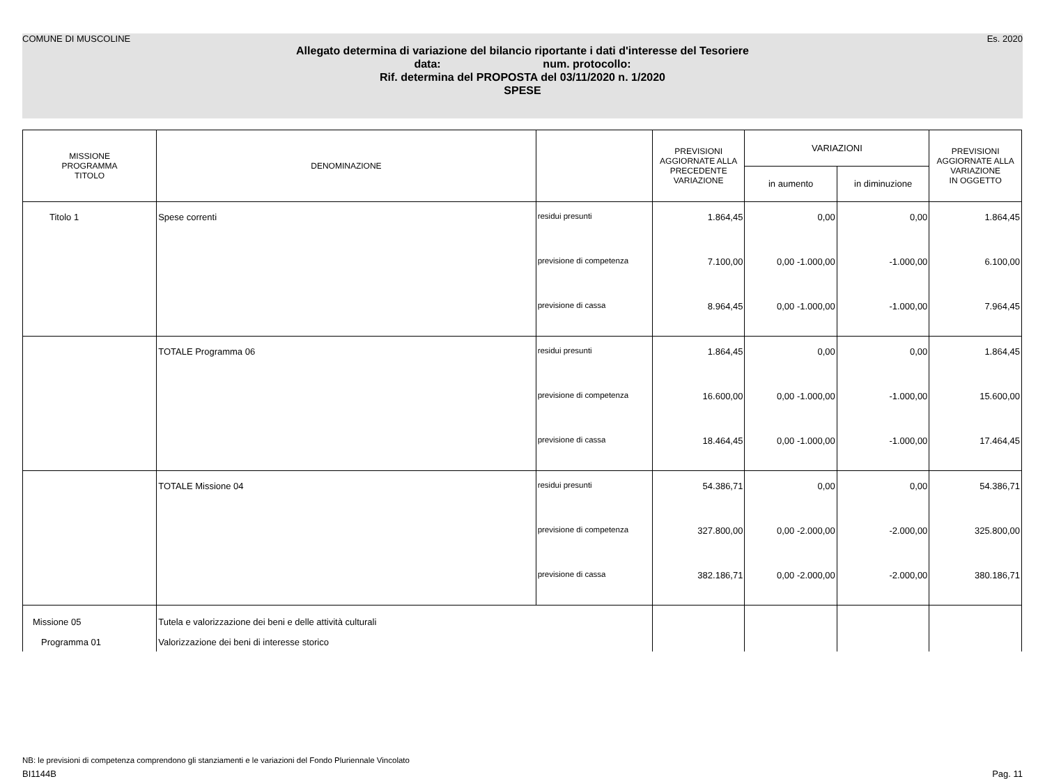COMUNE DI MUSCOLINE Es. 2020
Allegato determina di variazione del bilancio riportante i dati d'interesse del Tesoriere
data: num. protocollo:
Rif. determina del PROPOSTA del 03/11/2020 n. 1/2020
SPESE
| MISSIONE PROGRAMMA TITOLO | DENOMINAZIONE | | PREVISIONI AGGIORNATE ALLA PRECEDENTE VARIAZIONE | VARIAZIONI | | PREVISIONI AGGIORNATE ALLA VARIAZIONE IN OGGETTO |
| --- | --- | --- | --- | --- | --- | --- |
| | | | | in aumento | in diminuzione | |
| Titolo 1 | Spese correnti | residui presunti | 1.864,45 | 0,00 | 0,00 | 1.864,45 |
| | | previsione di competenza | 7.100,00 | 0,00 -1.000,00 | -1.000,00 | 6.100,00 |
| | | previsione di cassa | 8.964,45 | 0,00 -1.000,00 | -1.000,00 | 7.964,45 |
| | TOTALE Programma 06 | residui presunti | 1.864,45 | 0,00 | 0,00 | 1.864,45 |
| | | previsione di competenza | 16.600,00 | 0,00 -1.000,00 | -1.000,00 | 15.600,00 |
| | | previsione di cassa | 18.464,45 | 0,00 -1.000,00 | -1.000,00 | 17.464,45 |
| | TOTALE Missione 04 | residui presunti | 54.386,71 | 0,00 | 0,00 | 54.386,71 |
| | | previsione di competenza | 327.800,00 | 0,00 -2.000,00 | -2.000,00 | 325.800,00 |
| | | previsione di cassa | 382.186,71 | 0,00 -2.000,00 | -2.000,00 | 380.186,71 |
| Missione 05 | Tutela e valorizzazione dei beni e delle attività culturali | | | | | |
| Programma 01 | Valorizzazione dei beni di interesse storico | | | | | |
NB: le previsioni di competenza comprendono gli stanziamenti e le variazioni del Fondo Pluriennale Vincolato
BI1144B Pag. 11